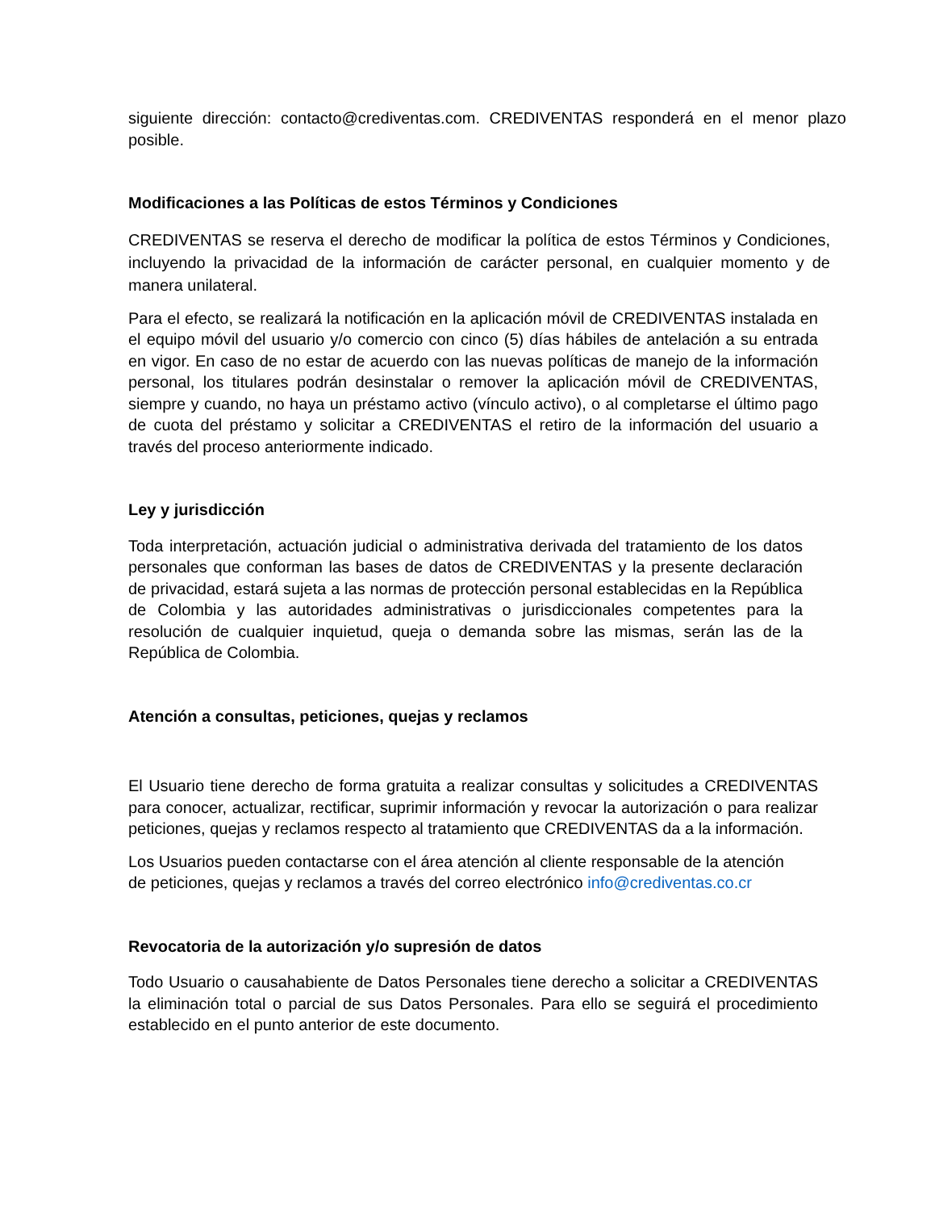siguiente dirección: contacto@crediventas.com. CREDIVENTAS responderá en el menor plazo posible.
Modificaciones a las Políticas de estos Términos y Condiciones
CREDIVENTAS se reserva el derecho de modificar la política de estos Términos y Condiciones, incluyendo la privacidad de la información de carácter personal, en cualquier momento y de manera unilateral.
Para el efecto, se realizará la notificación en la aplicación móvil de CREDIVENTAS instalada en el equipo móvil del usuario y/o comercio con cinco (5) días hábiles de antelación a su entrada en vigor. En caso de no estar de acuerdo con las nuevas políticas de manejo de la información personal, los titulares podrán desinstalar o remover la aplicación móvil de CREDIVENTAS, siempre y cuando, no haya un préstamo activo (vínculo activo), o al completarse el último pago de cuota del préstamo y solicitar a CREDIVENTAS el retiro de la información del usuario a través del proceso anteriormente indicado.
Ley y jurisdicción
Toda interpretación, actuación judicial o administrativa derivada del tratamiento de los datos personales que conforman las bases de datos de CREDIVENTAS y la presente declaración de privacidad, estará sujeta a las normas de protección personal establecidas en la República de Colombia y las autoridades administrativas o jurisdiccionales competentes para la resolución de cualquier inquietud, queja o demanda sobre las mismas, serán las de la República de Colombia.
Atención a consultas, peticiones, quejas y reclamos
El Usuario tiene derecho de forma gratuita a realizar consultas y solicitudes a CREDIVENTAS para conocer, actualizar, rectificar, suprimir información y revocar la autorización o para realizar peticiones, quejas y reclamos respecto al tratamiento que CREDIVENTAS da a la información.
Los Usuarios pueden contactarse con el área atención al cliente responsable de la atención de peticiones, quejas y reclamos a través del correo electrónico info@crediventas.co.cr
Revocatoria de la autorización y/o supresión de datos
Todo Usuario o causahabiente de Datos Personales tiene derecho a solicitar a CREDIVENTAS la eliminación total o parcial de sus Datos Personales. Para ello se seguirá el procedimiento establecido en el punto anterior de este documento.